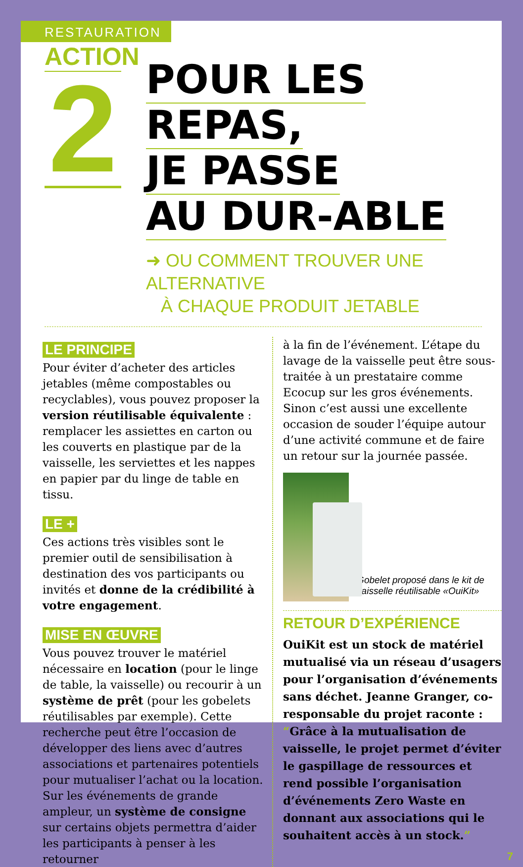RESTAURATION
ACTION
2
POUR LES REPAS,
JE PASSE
AU DUR-ABLE
➜ OU COMMENT TROUVER UNE ALTERNATIVE
À CHAQUE PRODUIT JETABLE
LE PRINCIPE
Pour éviter d’acheter des articles jetables (même compostables ou recyclables), vous pouvez proposer la version réutilisable équivalente : remplacer les assiettes en carton ou les couverts en plastique par de la vaisselle, les serviettes et les nappes en papier par du linge de table en tissu.
LE +
Ces actions très visibles sont le premier outil de sensibilisation à destination des vos participants ou invités et donne de la crédibilité à votre engagement.
MISE EN ŒUVRE
Vous pouvez trouver le matériel nécessaire en location (pour le linge de table, la vaisselle) ou recourir à un système de prêt (pour les gobelets réutilisables par exemple). Cette recherche peut être l’occasion de développer des liens avec d’autres associations et partenaires potentiels pour mutualiser l’achat ou la location. Sur les événements de grande ampleur, un système de consigne sur certains objets permettra d’aider les participants à penser à les retourner
à la fin de l’événement. L’étape du lavage de la vaisselle peut être sous-traitée à un prestataire comme Ecocup sur les gros événements. Sinon c’est aussi une excellente occasion de souder l’équipe autour d’une activité commune et de faire un retour sur la journée passée.
Gobelet proposé dans le kit de vaisselle réutilisable «OuiKit»
RETOUR D’EXPÉRIENCE
OuiKit est un stock de matériel mutualisé via un réseau d’usagers pour l’organisation d’événements sans déchet. Jeanne Granger, co-responsable du projet raconte : “Grâce à la mutualisation de vaisselle, le projet permet d’éviter le gaspillage de ressources et rend possible l’organisation d’événements Zero Waste en donnant aux associations qui le souhaitent accès à un stock.”
7